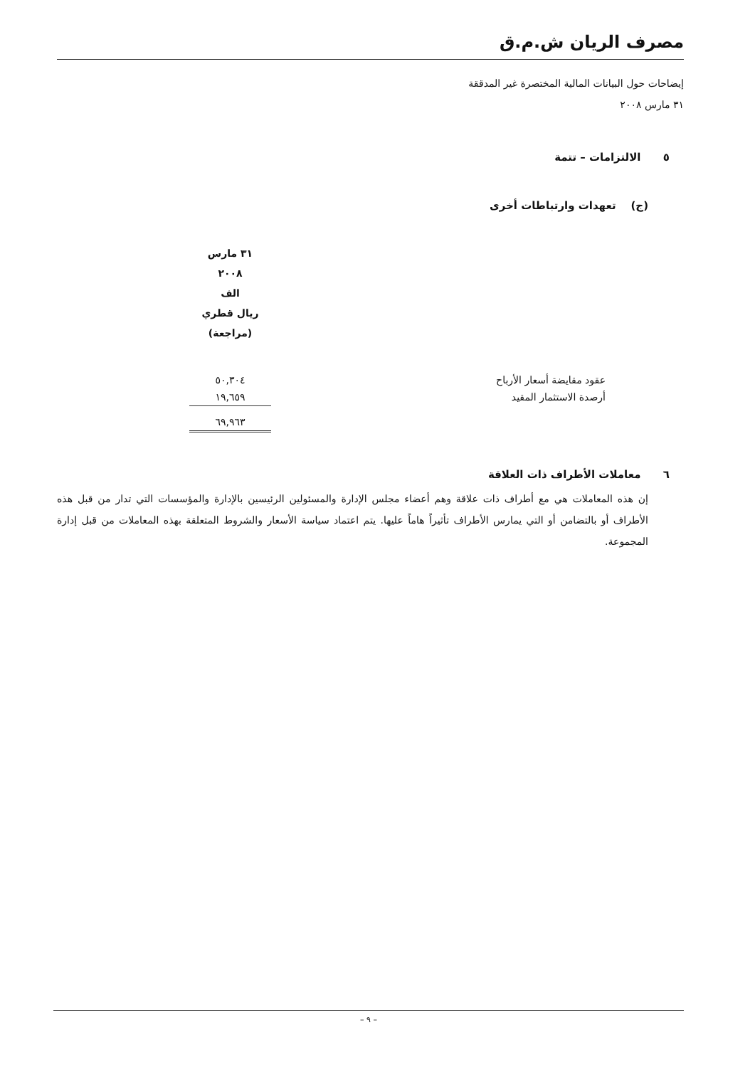مصرف الريان ش.م.ق
إيضاحات حول البيانات المالية المختصرة غير المدققة
٣١ مارس ٢٠٠٨
٥ الالتزامات – تتمة
(ج) تعهدات وارتباطات أخرى
| | | ٣١ مارس ٢٠٠٨ الف ريال قطري (مراجعة) |
| عقود مقايضة أسعار الأرباح | | ٥٠,٣٠٤ |
| أرصدة الاستثمار المقيد | | ١٩,٦٥٩ |
| | | ٦٩,٩٦٣ |
٦ معاملات الأطراف ذات العلاقة
إن هذه المعاملات هي مع أطراف ذات علاقة وهم أعضاء مجلس الإدارة والمسئولين الرئيسين بالإدارة والمؤسسات التي تدار من قبل هذه الأطراف أو بالتضامن أو التي يمارس الأطراف تأثيراً هاماً عليها. يتم اعتماد سياسة الأسعار والشروط المتعلقة بهذه المعاملات من قبل إدارة المجموعة.
– ٩ –